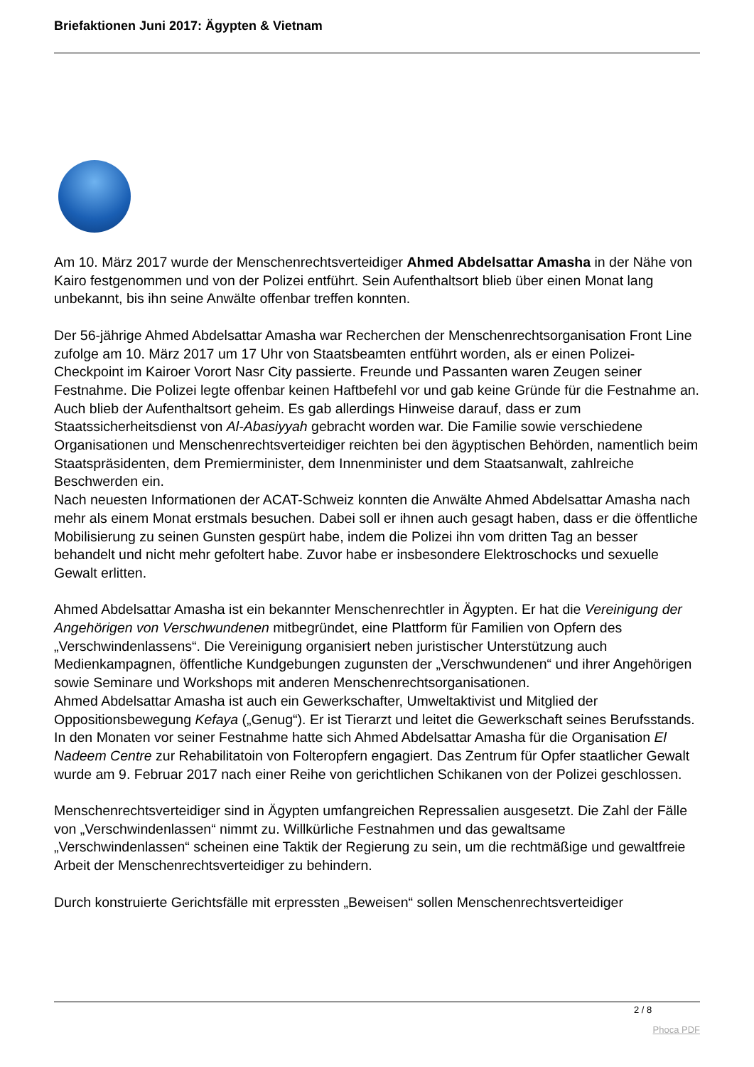Briefaktionen Juni 2017: Ägypten & Vietnam
Am 10. März 2017 wurde der Menschenrechtsverteidiger Ahmed Abdelsattar Amasha in der Nähe von Kairo festgenommen und von der Polizei entführt. Sein Aufenthaltsort blieb über einen Monat lang unbekannt, bis ihn seine Anwälte offenbar treffen konnten.
Der 56-jährige Ahmed Abdelsattar Amasha war Recherchen der Menschenrechtsorganisation Front Line zufolge am 10. März 2017 um 17 Uhr von Staatsbeamten entführt worden, als er einen Polizei-Checkpoint im Kairoer Vorort Nasr City passierte. Freunde und Passanten waren Zeugen seiner Festnahme. Die Polizei legte offenbar keinen Haftbefehl vor und gab keine Gründe für die Festnahme an. Auch blieb der Aufenthaltsort geheim. Es gab allerdings Hinweise darauf, dass er zum Staatssicherheitsdienst von Al-Abasiyyah gebracht worden war. Die Familie sowie verschiedene Organisationen und Menschenrechtsverteidiger reichten bei den ägyptischen Behörden, namentlich beim Staatspräsidenten, dem Premierminister, dem Innenminister und dem Staatsanwalt, zahlreiche Beschwerden ein.
Nach neuesten Informationen der ACAT-Schweiz konnten die Anwälte Ahmed Abdelsattar Amasha nach mehr als einem Monat erstmals besuchen. Dabei soll er ihnen auch gesagt haben, dass er die öffentliche Mobilisierung zu seinen Gunsten gespürt habe, indem die Polizei ihn vom dritten Tag an besser behandelt und nicht mehr gefoltert habe. Zuvor habe er insbesondere Elektroschocks und sexuelle Gewalt erlitten.
Ahmed Abdelsattar Amasha ist ein bekannter Menschenrechtler in Ägypten. Er hat die Vereinigung der Angehörigen von Verschwundenen mitbegründet, eine Plattform für Familien von Opfern des „Verschwindenlassens“. Die Vereinigung organisiert neben juristischer Unterstützung auch Medienkampagnen, öffentliche Kundgebungen zugunsten der „Verschwundenen“ und ihrer Angehörigen sowie Seminare und Workshops mit anderen Menschenrechtsorganisationen.
Ahmed Abdelsattar Amasha ist auch ein Gewerkschafter, Umweltaktivist und Mitglied der Oppositionsbewegung Kefaya („Genug“). Er ist Tierarzt und leitet die Gewerkschaft seines Berufsstands.
In den Monaten vor seiner Festnahme hatte sich Ahmed Abdelsattar Amasha für die Organisation El Nadeem Centre zur Rehabilitatoin von Folteropfern engagiert. Das Zentrum für Opfer staatlicher Gewalt wurde am 9. Februar 2017 nach einer Reihe von gerichtlichen Schikanen von der Polizei geschlossen.
Menschenrechtsverteidiger sind in Ägypten umfangreichen Repressalien ausgesetzt. Die Zahl der Fälle von „Verschwindenlassen“ nimmt zu. Willkürliche Festnahmen und das gewaltsame „Verschwindenlassen“ scheinen eine Taktik der Regierung zu sein, um die rechtmäßige und gewaltfreie Arbeit der Menschenrechtsverteidiger zu behindern.
Durch konstruierte Gerichtsfälle mit erpressten „Beweisen“ sollen Menschenrechtsverteidiger
2 / 8
Phoca PDF